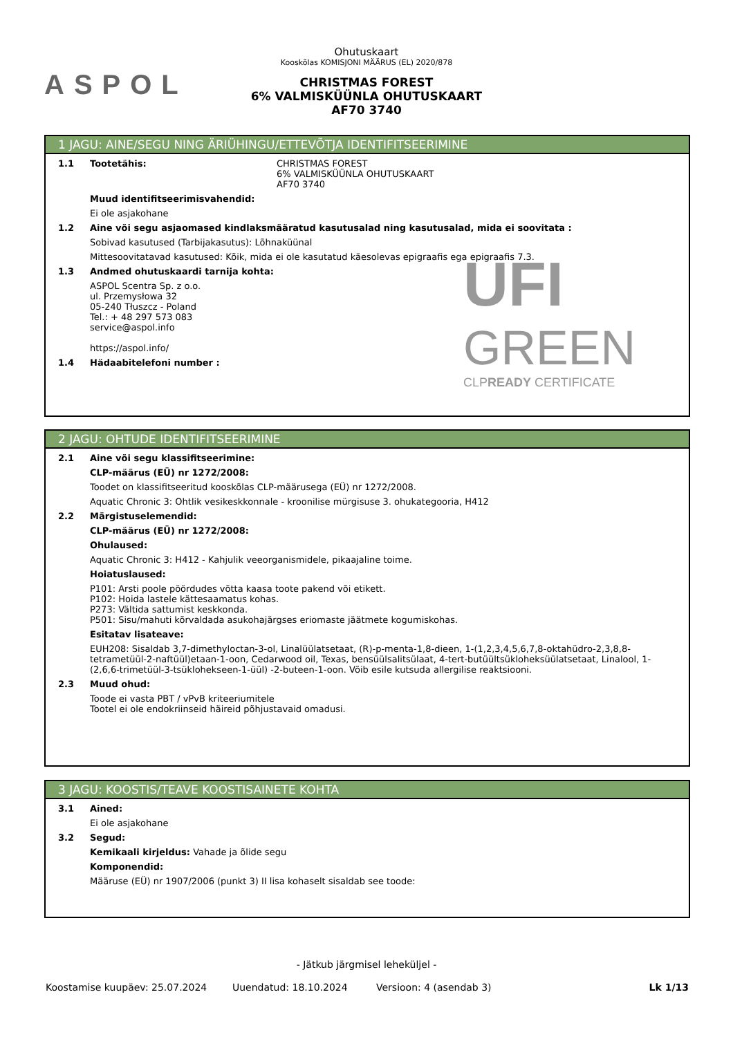ASPOL
Ohutuskaart
Kooskõlas KOMISJONI MÄÄRUS (EL) 2020/878
CHRISTMAS FOREST
6% VALMISKÜÜNLA OHUTUSKAART
AF70 3740
1 JAGU: AINE/SEGU NING ÄRIÜHINGU/ETTEVÕTJA IDENTIFITSEERIMINE
1.1 Tootetähis: CHRISTMAS FOREST
6% VALMISKÜÜNLA OHUTUSKAART
AF70 3740
Muud identifitseerimisvahendid:
Ei ole asjakohane
1.2 Aine või segu asjaomased kindlaksmääratud kasutusalad ning kasutusalad, mida ei soovitata :
Sobivad kasutused (Tarbijakasutus): Lõhnaküünal
Mittesoovitatavad kasutused: Kõik, mida ei ole kasutatud käesolevas epigraafis ega epigraafis 7.3.
1.3 Andmed ohutuskaardi tarnija kohta:
ASPOL Scentra Sp. z o.o.
ul. Przemysłowa 32
05-240 Tłuszcz - Poland
Tel.: + 48 297 573 083
service@aspol.info
https://aspol.info/
1.4 Hädaabitelefoni number :
UFI
GREEN
CLPREADY CERTIFICATE
2 JAGU: OHTUDE IDENTIFITSEERIMINE
2.1 Aine või segu klassifitseerimine:
CLP-määrus (EÜ) nr 1272/2008:
Toodet on klassifitseeritud kooskõlas CLP-määrusega (EÜ) nr 1272/2008.
Aquatic Chronic 3: Ohtlik vesikeskkonnale - kroonilise mürgisuse 3. ohukategooria, H412
2.2 Märgistuselemendid:
CLP-määrus (EÜ) nr 1272/2008:
Ohulaused:
Aquatic Chronic 3: H412 - Kahjulik veeorganismidele, pikaajaline toime.
Hoiatuslaused:
P101: Arsti poole pöördudes võtta kaasa toote pakend või etikett.
P102: Hoida lastele kättesaamatus kohas.
P273: Vältida sattumist keskkonda.
P501: Sisu/mahuti kõrvaldada asukohajärgses eriomaste jäätmete kogumiskohas.
Esitatav lisateave:
EUH208: Sisaldab 3,7-dimethyloctan-3-ol, Linalüülatsetaat, (R)-p-menta-1,8-dieen, 1-(1,2,3,4,5,6,7,8-oktahüdro-2,3,8,8-tetrametüül-2-naftüül)etaan-1-oon, Cedarwood oil, Texas, bensüülsalitsülaat, 4-tert-butüültsükloheksüülatsetaat, Linalool, 1-(2,6,6-trimetüül-3-tsüklohekseen-1-üül) -2-buteen-1-oon. Võib esile kutsuda allergilise reaktsiooni.
2.3 Muud ohud:
Toode ei vasta PBT / vPvB kriteeriumitele
Tootel ei ole endokriinseid häireid põhjustavaid omadusi.
3 JAGU: KOOSTIS/TEAVE KOOSTISAINETE KOHTA
3.1 Ained:
Ei ole asjakohane
3.2 Segud:
Kemikaali kirjeldus: Vahade ja õlide segu
Komponendid:
Määruse (EÜ) nr 1907/2006 (punkt 3) II lisa kohaselt sisaldab see toode:
- Jätkub järgmisel leheküljel -
Koostamise kuupäev: 25.07.2024 Uuendatud: 18.10.2024 Versioon: 4 (asendab 3) Lk 1/13